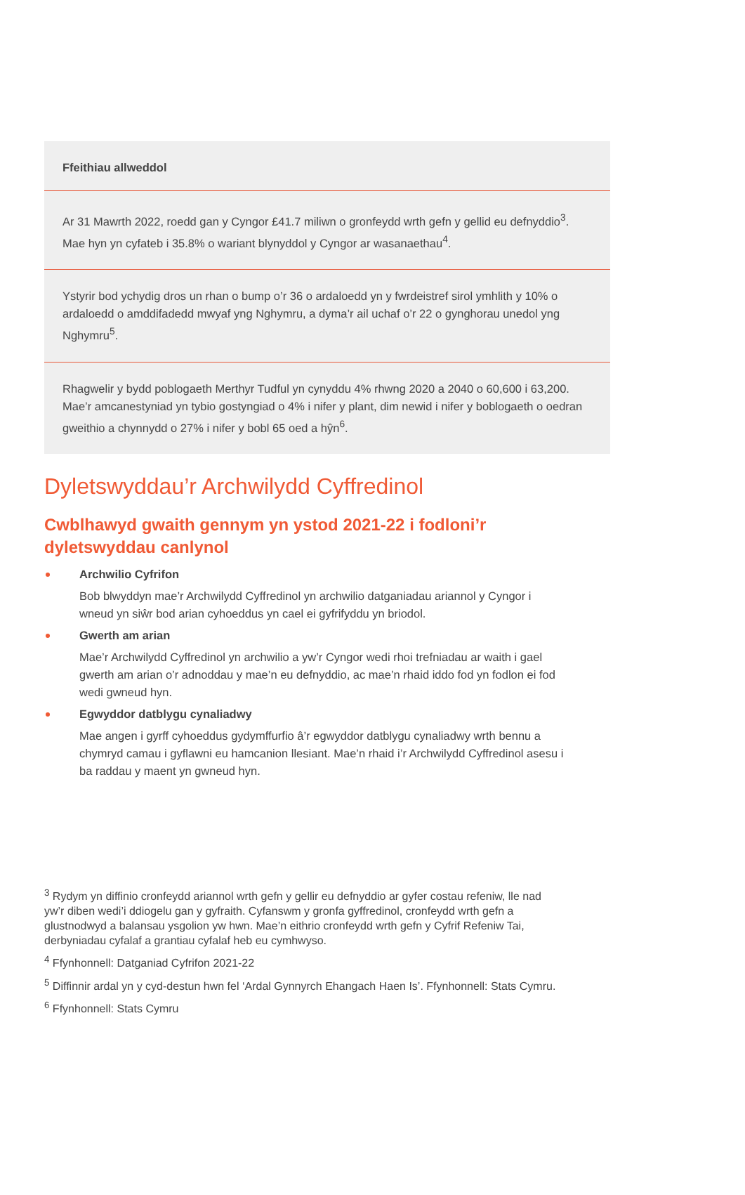Ffeithiau allweddol
Ar 31 Mawrth 2022, roedd gan y Cyngor £41.7 miliwn o gronfeydd wrth gefn y gellid eu defnyddio<sup>3</sup>. Mae hyn yn cyfateb i 35.8% o wariant blynyddol y Cyngor ar wasanaethau<sup>4</sup>.
Ystyrir bod ychydig dros un rhan o bump o’r 36 o ardaloedd yn y fwrdeistref sirol ymhlith y 10% o ardaloedd o amddifadedd mwyaf yng Nghymru, a dyma’r ail uchaf o’r 22 o gynghorau unedol yng Nghymru<sup>5</sup>.
Rhagwelir y bydd poblogaeth Merthyr Tudful yn cynyddu 4% rhwng 2020 a 2040 o 60,600 i 63,200. Mae’r amcanestyniad yn tybio gostyngiad o 4% i nifer y plant, dim newid i nifer y boblogaeth o oedran gweithio a chynnydd o 27% i nifer y bobl 65 oed a hŷn<sup>6</sup>.
Dyletswyddau’r Archwilydd Cyffredinol
Cwblhawyd gwaith gennym yn ystod 2021-22 i fodloni’r dyletswyddau canlynol
Archwilio Cyfrifon
Bob blwyddyn mae’r Archwilydd Cyffredinol yn archwilio datganiadau ariannol y Cyngor i wneud yn siŵr bod arian cyhoeddus yn cael ei gyfrifyddu yn briodol.
Gwerth am arian
Mae’r Archwilydd Cyffredinol yn archwilio a yw’r Cyngor wedi rhoi trefniadau ar waith i gael gwerth am arian o’r adnoddau y mae’n eu defnyddio, ac mae’n rhaid iddo fod yn fodlon ei fod wedi gwneud hyn.
Egwyddor datblygu cynaliadwy
Mae angen i gyrff cyhoeddus gydymffurfio â’r egwyddor datblygu cynaliadwy wrth bennu a chymryd camau i gyflawni eu hamcanion llesiant. Mae’n rhaid i’r Archwilydd Cyffredinol asesu i ba raddau y maent yn gwneud hyn.
<sup>3</sup> Rydym yn diffinio cronfeydd ariannol wrth gefn y gellir eu defnyddio ar gyfer costau refeniw, lle nad yw’r diben wedi’i ddiogelu gan y gyfraith. Cyfanswm y gronfa gyffredinol, cronfeydd wrth gefn a glustnodwyd a balansau ysgolion yw hwn. Mae’n eithrio cronfeydd wrth gefn y Cyfrif Refeniw Tai, derbyniadau cyfalaf a grantiau cyfalaf heb eu cymhwyso.
<sup>4</sup> Ffynhonnell: Datganiad Cyfrifon 2021-22
<sup>5</sup> Diffinnir ardal yn y cyd-destun hwn fel ‘Ardal Gynnyrch Ehangach Haen Is’. Ffynhonnell: Stats Cymru.
<sup>6</sup> Ffynhonnell: Stats Cymru